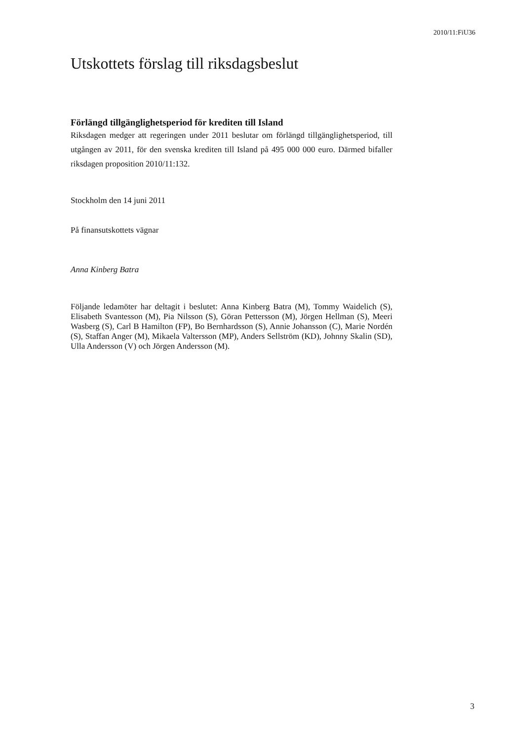2010/11:FiU36
Utskottets förslag till riksdagsbeslut
Förlängd tillgänglighetsperiod för krediten till Island
Riksdagen medger att regeringen under 2011 beslutar om förlängd tillgäng­lighetsperiod, till utgången av 2011, för den svenska krediten till Island på 495 000 000 euro. Därmed bifaller riksdagen proposition 2010/11:132.
Stockholm den 14 juni 2011
På finansutskottets vägnar
Anna Kinberg Batra
Följande ledamöter har deltagit i beslutet: Anna Kinberg Batra (M), Tommy Waidelich (S), Elisabeth Svantesson (M), Pia Nilsson (S), Göran Pettersson (M), Jörgen Hellman (S), Meeri Wasberg (S), Carl B Hamilton (FP), Bo Bernhardsson (S), Annie Johansson (C), Marie Nordén (S), Staffan Anger (M), Mikaela Valtersson (MP), Anders Sellström (KD), Johnny Skalin (SD), Ulla Andersson (V) och Jörgen Andersson (M).
3